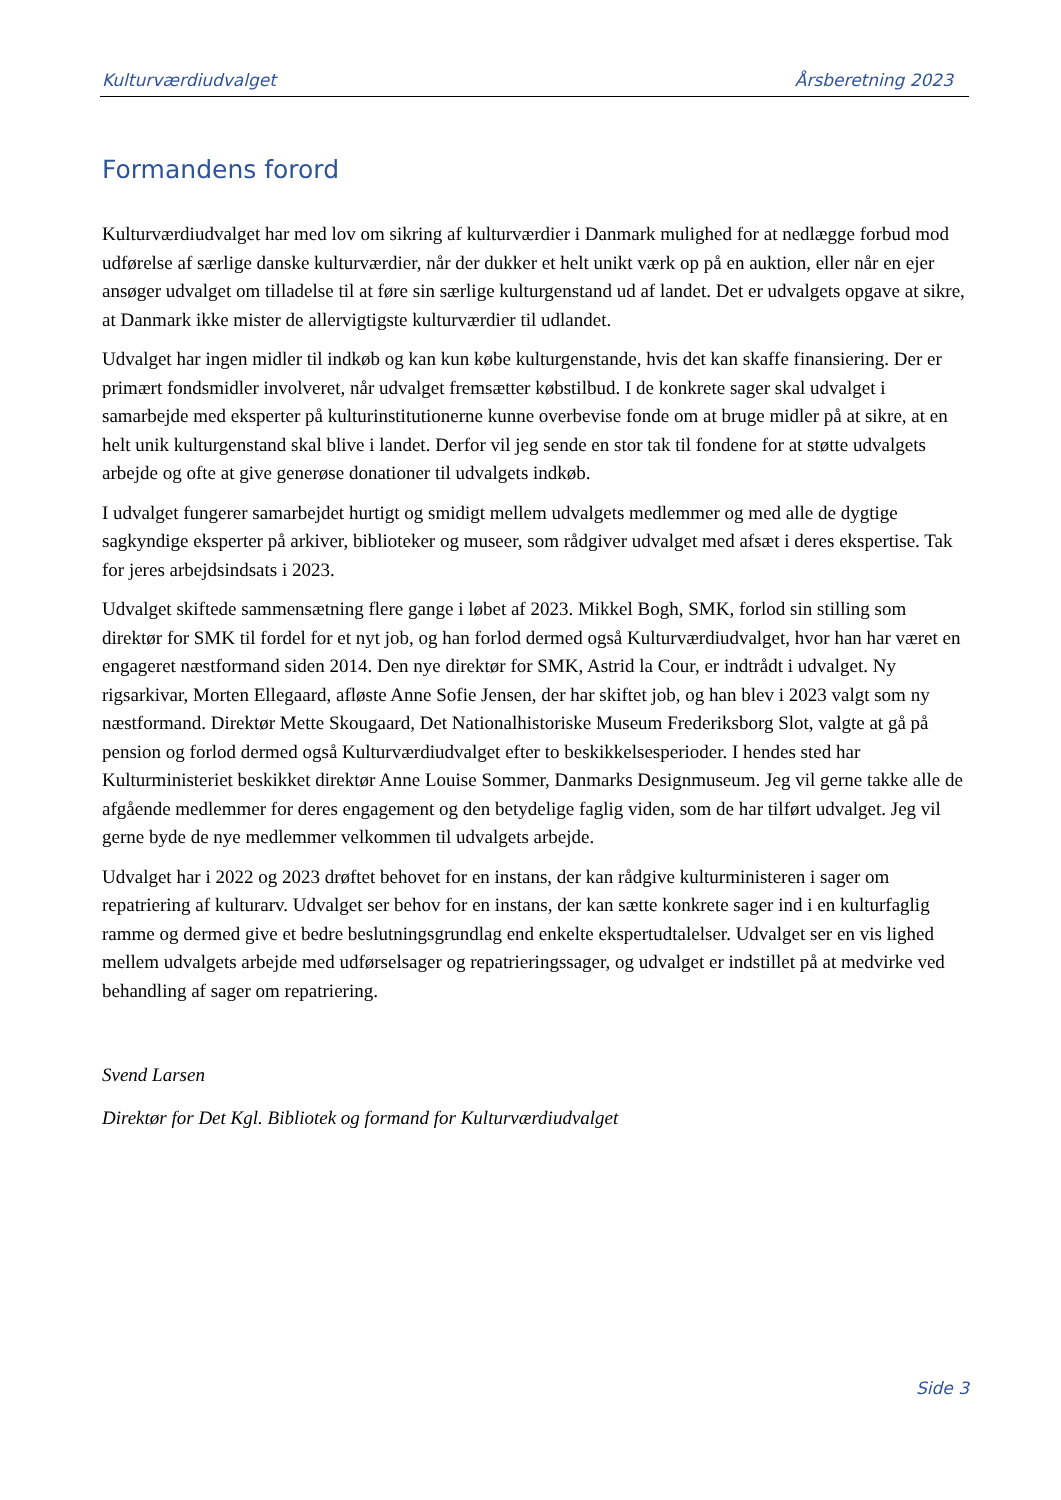Kulturværdiudvalget Årsberetning 2023
Formandens forord
Kulturværdiudvalget har med lov om sikring af kulturværdier i Danmark mulighed for at nedlægge forbud mod udførelse af særlige danske kulturværdier, når der dukker et helt unikt værk op på en auktion, eller når en ejer ansøger udvalget om tilladelse til at føre sin særlige kulturgenstand ud af landet. Det er udvalgets opgave at sikre, at Danmark ikke mister de allervigtigste kulturværdier til udlandet.
Udvalget har ingen midler til indkøb og kan kun købe kulturgenstande, hvis det kan skaffe finansiering. Der er primært fondsmidler involveret, når udvalget fremsætter købstilbud. I de konkrete sager skal udvalget i samarbejde med eksperter på kulturinstitutionerne kunne overbevise fonde om at bruge midler på at sikre, at en helt unik kulturgenstand skal blive i landet. Derfor vil jeg sende en stor tak til fondene for at støtte udvalgets arbejde og ofte at give generøse donationer til udvalgets indkøb.
I udvalget fungerer samarbejdet hurtigt og smidigt mellem udvalgets medlemmer og med alle de dygtige sagkyndige eksperter på arkiver, biblioteker og museer, som rådgiver udvalget med afsæt i deres ekspertise. Tak for jeres arbejdsindsats i 2023.
Udvalget skiftede sammensætning flere gange i løbet af 2023. Mikkel Bogh, SMK, forlod sin stilling som direktør for SMK til fordel for et nyt job, og han forlod dermed også Kulturværdiudvalget, hvor han har været en engageret næstformand siden 2014. Den nye direktør for SMK, Astrid la Cour, er indtrådt i udvalget. Ny rigsarkivar, Morten Ellegaard, afløste Anne Sofie Jensen, der har skiftet job, og han blev i 2023 valgt som ny næstformand. Direktør Mette Skougaard, Det Nationalhistoriske Museum Frederiksborg Slot, valgte at gå på pension og forlod dermed også Kulturværdiudvalget efter to beskikkelsesperioder. I hendes sted har Kulturministeriet beskikket direktør Anne Louise Sommer, Danmarks Designmuseum. Jeg vil gerne takke alle de afgående medlemmer for deres engagement og den betydelige faglig viden, som de har tilført udvalget. Jeg vil gerne byde de nye medlemmer velkommen til udvalgets arbejde.
Udvalget har i 2022 og 2023 drøftet behovet for en instans, der kan rådgive kulturministeren i sager om repatriering af kulturarv. Udvalget ser behov for en instans, der kan sætte konkrete sager ind i en kulturfaglig ramme og dermed give et bedre beslutningsgrundlag end enkelte ekspertudtalelser. Udvalget ser en vis lighed mellem udvalgets arbejde med udførselsager og repatrieringssager, og udvalget er indstillet på at medvirke ved behandling af sager om repatriering.
Svend Larsen
Direktør for Det Kgl. Bibliotek og formand for Kulturværdiudvalget
Side 3